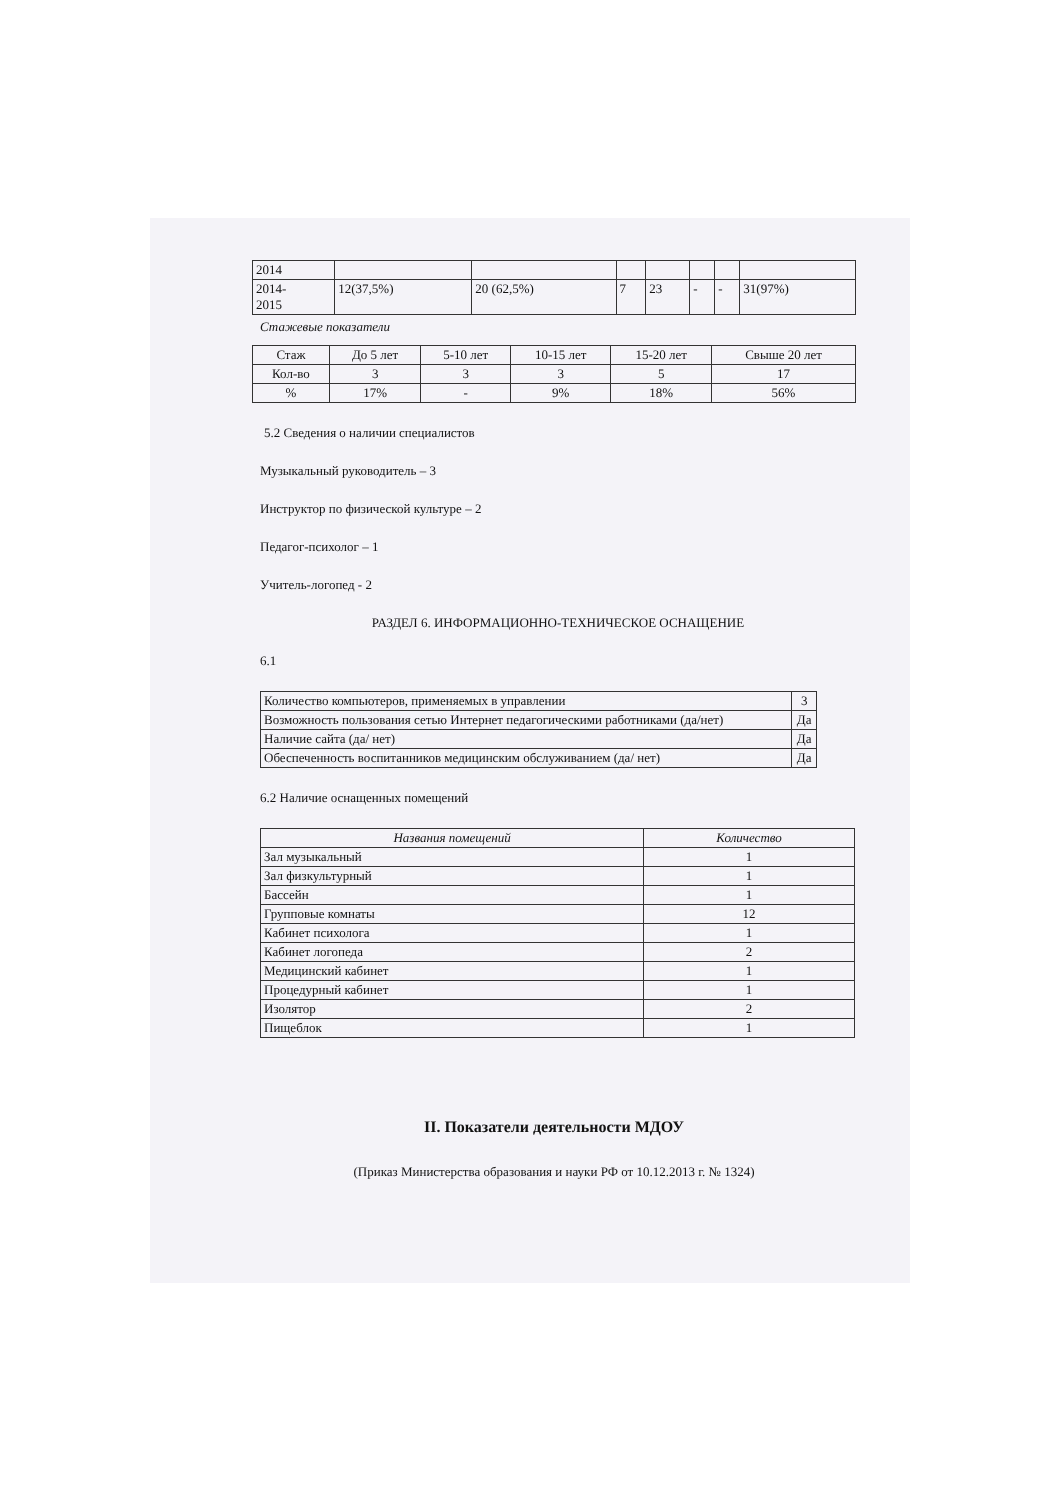| 2014 | | | | | | | |
| 2014- 2015 | 12(37,5%) | 20 (62,5%) | 7 | 23 | - | - | 31(97%) |
Стажевые показатели
| Стаж | До 5 лет | 5-10 лет | 10-15 лет | 15-20 лет | Свыше 20 лет |
| Кол-во | 3 | 3 | 3 | 5 | 17 |
| % | 17% | - | 9% | 18% | 56% |
5.2 Сведения о наличии специалистов
Музыкальный руководитель – 3
Инструктор по физической культуре – 2
Педагог-психолог – 1
Учитель-логопед - 2
РАЗДЕЛ 6. ИНФОРМАЦИОННО-ТЕХНИЧЕСКОЕ ОСНАЩЕНИЕ
6.1
| Количество компьютеров, применяемых в управлении | 3 |
| Возможность пользования сетью Интернет педагогическими работниками (да/нет) | Да |
| Наличие сайта (да/ нет) | Да |
| Обеспеченность воспитанников медицинским обслуживанием (да/ нет) | Да |
6.2 Наличие оснащенных помещений
| Названия помещений | Количество |
| --- | --- |
| Зал музыкальный | 1 |
| Зал физкультурный | 1 |
| Бассейн | 1 |
| Групповые комнаты | 12 |
| Кабинет психолога | 1 |
| Кабинет логопеда | 2 |
| Медицинский кабинет | 1 |
| Процедурный кабинет | 1 |
| Изолятор | 2 |
| Пищеблок | 1 |
II. Показатели деятельности МДОУ
(Приказ Министерства образования и науки РФ от 10.12.2013 г. № 1324)